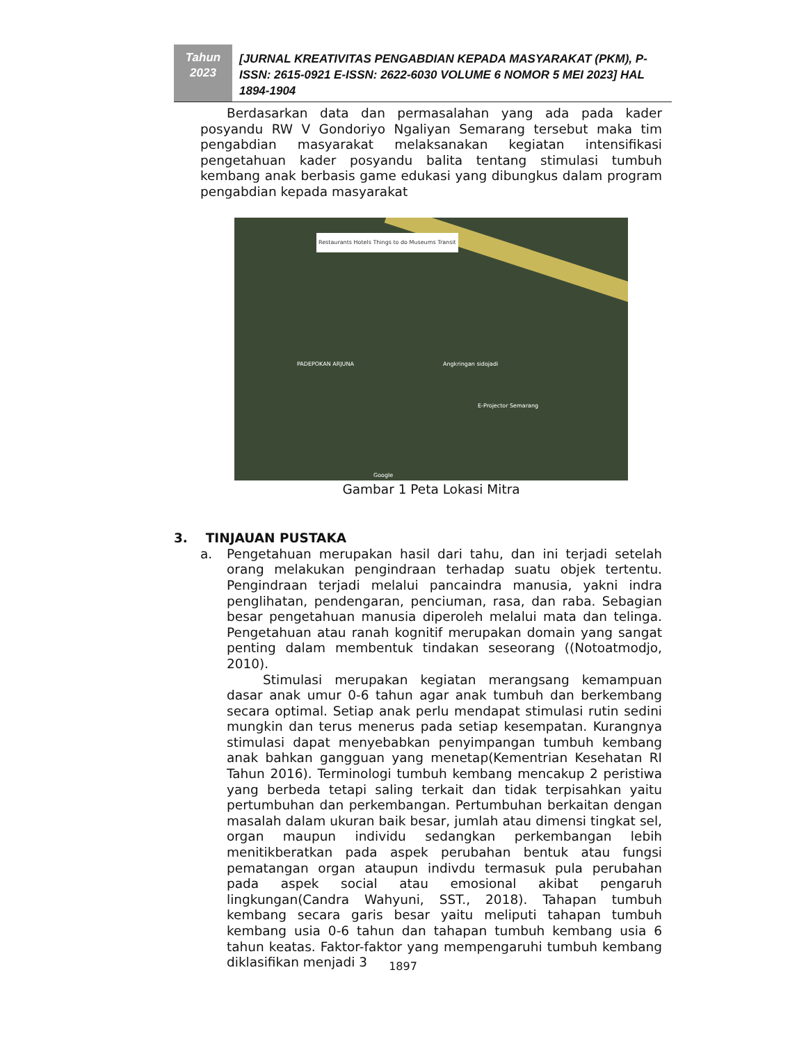Tahun
2023
[JURNAL KREATIVITAS PENGABDIAN KEPADA MASYARAKAT (PKM), P-ISSN: 2615-0921 E-ISSN: 2622-6030 VOLUME 6 NOMOR 5 MEI 2023] HAL 1894-1904
Berdasarkan data dan permasalahan yang ada pada kader posyandu RW V Gondoriyo Ngaliyan Semarang tersebut maka tim pengabdian masyarakat melaksanakan kegiatan intensifikasi pengetahuan kader posyandu balita tentang stimulasi tumbuh kembang anak berbasis game edukasi yang dibungkus dalam program pengabdian kepada masyarakat
Restaurants Hotels Things to do Museums Transit
PADEPOKAN ARJUNA Angkringan sidojadi
E-Projector Semarang
Google
Gambar 1 Peta Lokasi Mitra
3. TINJAUAN PUSTAKA
a. Pengetahuan merupakan hasil dari tahu, dan ini terjadi setelah orang melakukan pengindraan terhadap suatu objek tertentu. Pengindraan terjadi melalui pancaindra manusia, yakni indra penglihatan, pendengaran, penciuman, rasa, dan raba. Sebagian besar pengetahuan manusia diperoleh melalui mata dan telinga. Pengetahuan atau ranah kognitif merupakan domain yang sangat penting dalam membentuk tindakan seseorang ((Notoatmodjo, 2010).
Stimulasi merupakan kegiatan merangsang kemampuan dasar anak umur 0-6 tahun agar anak tumbuh dan berkembang secara optimal. Setiap anak perlu mendapat stimulasi rutin sedini mungkin dan terus menerus pada setiap kesempatan. Kurangnya stimulasi dapat menyebabkan penyimpangan tumbuh kembang anak bahkan gangguan yang menetap(Kementrian Kesehatan RI Tahun 2016). Terminologi tumbuh kembang mencakup 2 peristiwa yang berbeda tetapi saling terkait dan tidak terpisahkan yaitu pertumbuhan dan perkembangan. Pertumbuhan berkaitan dengan masalah dalam ukuran baik besar, jumlah atau dimensi tingkat sel, organ maupun individu sedangkan perkembangan lebih menitikberatkan pada aspek perubahan bentuk atau fungsi pematangan organ ataupun indivdu termasuk pula perubahan pada aspek social atau emosional akibat pengaruh lingkungan(Candra Wahyuni, SST., 2018). Tahapan tumbuh kembang secara garis besar yaitu meliputi tahapan tumbuh kembang usia 0-6 tahun dan tahapan tumbuh kembang usia 6 tahun keatas. Faktor-faktor yang mempengaruhi tumbuh kembang diklasifikan menjadi 3
1897